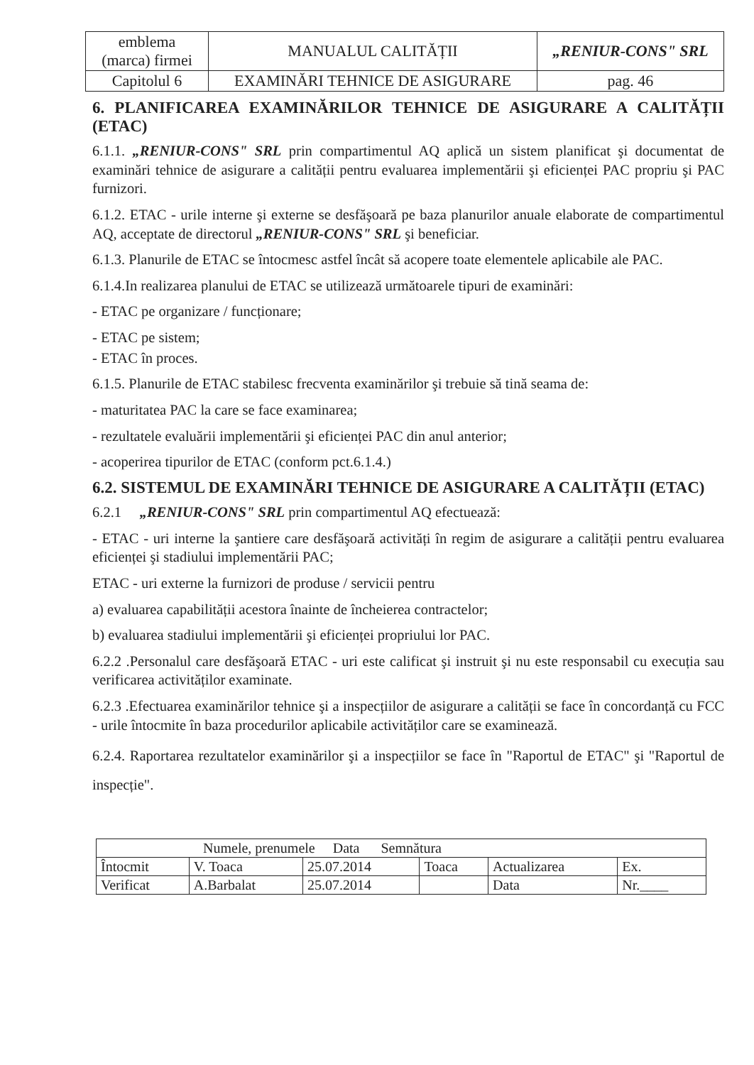| emblema (marca) firmei | MANUALUL CALITĂȚII | „RENIUR-CONS" SRL |
| Capitolul 6 | EXAMINĂRI TEHNICE DE ASIGURARE | pag. 46 |
6. PLANIFICAREA EXAMINĂRILOR TEHNICE DE ASIGURARE A CALITĂȚII (ETAC)
6.1.1. „RENIUR-CONS" SRL prin compartimentul AQ aplică un sistem planificat şi documentat de examinări tehnice de asigurare a calității pentru evaluarea implementării şi eficienței PAC propriu şi PAC furnizori.
6.1.2. ETAC - urile interne şi externe se desfăşoară pe baza planurilor anuale elaborate de compartimentul AQ, acceptate de directorul „RENIUR-CONS" SRL şi beneficiar.
6.1.3. Planurile de ETAC se întocmesc astfel încât să acopere toate elementele aplicabile ale PAC.
6.1.4.In realizarea planului de ETAC se utilizează următoarele tipuri de examinări:
- ETAC pe organizare / funcționare;
- ETAC pe sistem;
- ETAC în proces.
6.1.5. Planurile de ETAC stabilesc frecventa examinărilor şi trebuie să tină seama de:
- maturitatea PAC la care se face examinarea;
- rezultatele evaluării implementării şi eficienței PAC din anul anterior;
- acoperirea tipurilor de ETAC (conform pct.6.1.4.)
6.2. SISTEMUL DE EXAMINĂRI TEHNICE DE ASIGURARE A CALITĂȚII (ETAC)
6.2.1 „RENIUR-CONS" SRL prin compartimentul AQ efectuează:
- ETAC - uri interne la şantiere care desfăşoară activități în regim de asigurare a calității pentru evaluarea eficienței şi stadiului implementării PAC;
ETAC - uri externe la furnizori de produse / servicii pentru
a) evaluarea capabilității acestora înainte de încheierea contractelor;
b) evaluarea stadiului implementării şi eficienței propriului lor PAC.
6.2.2 .Personalul care desfăşoară ETAC - uri este calificat şi instruit şi nu este responsabil cu execuția sau verificarea activităților examinate.
6.2.3 .Efectuarea examinărilor tehnice şi a inspecțiilor de asigurare a calității se face în concordanță cu FCC - urile întocmite în baza procedurilor aplicabile activităților care se examinează.
6.2.4. Raportarea rezultatelor examinărilor şi a inspecțiilor se face în "Raportul de ETAC" şi "Raportul de inspecție".
| Numele, prenumele Data Semnătura | | | | | |
| Întocmit | V. Toaca | 25.07.2014 | Toaca | Actualizarea | Ex. |
| Verificat | A.Barbalat | 25.07.2014 | | Data | Nr.____ |